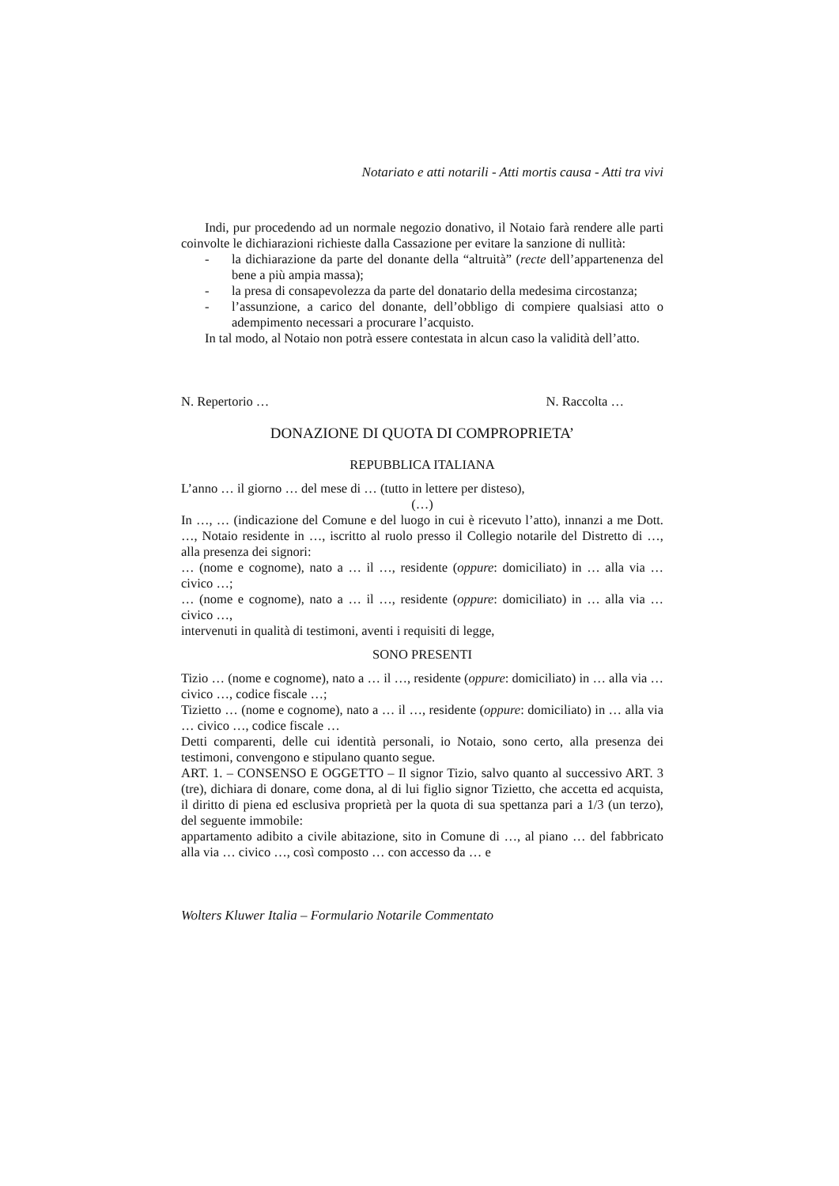Notariato e atti notarili - Atti mortis causa - Atti tra vivi
Indi, pur procedendo ad un normale negozio donativo, il Notaio farà rendere alle parti coinvolte le dichiarazioni richieste dalla Cassazione per evitare la sanzione di nullità:
- la dichiarazione da parte del donante della “altruità” (recte dell’appartenenza del bene a più ampia massa);
- la presa di consapevolezza da parte del donatario della medesima circostanza;
- l’assunzione, a carico del donante, dell’obbligo di compiere qualsiasi atto o adempimento necessari a procurare l’acquisto.
In tal modo, al Notaio non potrà essere contestata in alcun caso la validità dell’atto.
N. Repertorio … N. Raccolta …
DONAZIONE DI QUOTA DI COMPROPRIETA’
REPUBBLICA ITALIANA
L’anno … il giorno … del mese di … (tutto in lettere per disteso),
(…)
In …, … (indicazione del Comune e del luogo in cui è ricevuto l’atto), innanzi a me Dott. …, Notaio residente in …, iscritto al ruolo presso il Collegio notarile del Distretto di …, alla presenza dei signori:
… (nome e cognome), nato a … il …, residente (oppure: domiciliato) in … alla via … civico …;
… (nome e cognome), nato a … il …, residente (oppure: domiciliato) in … alla via … civico …,
intervenuti in qualità di testimoni, aventi i requisiti di legge,
SONO PRESENTI
Tizio … (nome e cognome), nato a … il …, residente (oppure: domiciliato) in … alla via … civico …, codice fiscale …;
Tizietto … (nome e cognome), nato a … il …, residente (oppure: domiciliato) in … alla via … civico …, codice fiscale …
Detti comparenti, delle cui identità personali, io Notaio, sono certo, alla presenza dei testimoni, convengono e stipulano quanto segue.
ART. 1. – CONSENSO E OGGETTO – Il signor Tizio, salvo quanto al successivo ART. 3 (tre), dichiara di donare, come dona, al di lui figlio signor Tizietto, che accetta ed acquista, il diritto di piena ed esclusiva proprietà per la quota di sua spettanza pari a 1/3 (un terzo), del seguente immobile:
appartamento adibito a civile abitazione, sito in Comune di …, al piano … del fabbricato alla via … civico …, così composto … con accesso da … e
Wolters Kluwer Italia – Formulario Notarile Commentato